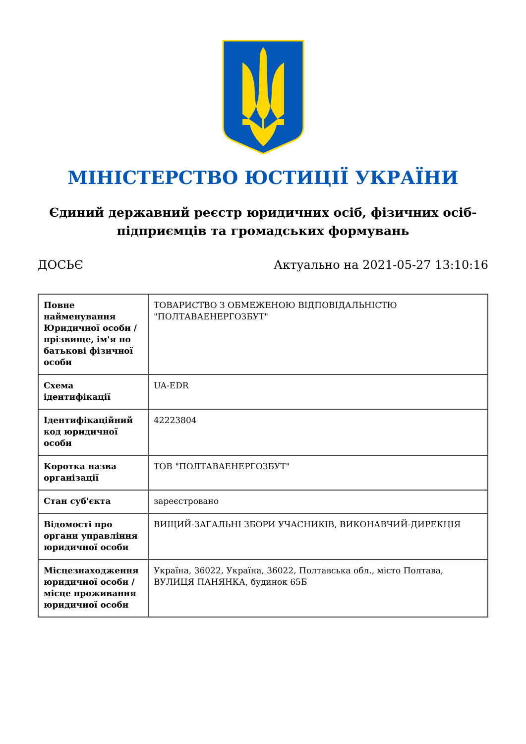МІНІСТЕРСТВО ЮСТИЦІЇ УКРАЇНИ
Єдиний державний реєстр юридичних осіб, фізичних осіб-підприємців та громадських формувань
ДОСЬЄ Актуально на 2021-05-27 13:10:16
| Повне найменування Юридичної особи / прізвище, ім'я по батькові фізичної особи | ТОВАРИСТВО З ОБМЕЖЕНОЮ ВІДПОВІДАЛЬНІСТЮ "ПОЛТАВАЕНЕРГОЗБУТ" |
| Схема ідентифікації | UA-EDR |
| Ідентифікаційний код юридичної особи | 42223804 |
| Коротка назва організації | ТОВ "ПОЛТАВАЕНЕРГОЗБУТ" |
| Стан суб'єкта | зареєстровано |
| Відомості про органи управління юридичної особи | ВИЩИЙ-ЗАГАЛЬНІ ЗБОРИ УЧАСНИКІВ, ВИКОНАВЧИЙ-ДИРЕКЦІЯ |
| Місцезнаходження юридичної особи / місце проживання юридичної особи | Україна, 36022, Україна, 36022, Полтавська обл., місто Полтава, ВУЛИЦЯ ПАНЯНКА, будинок 65Б |